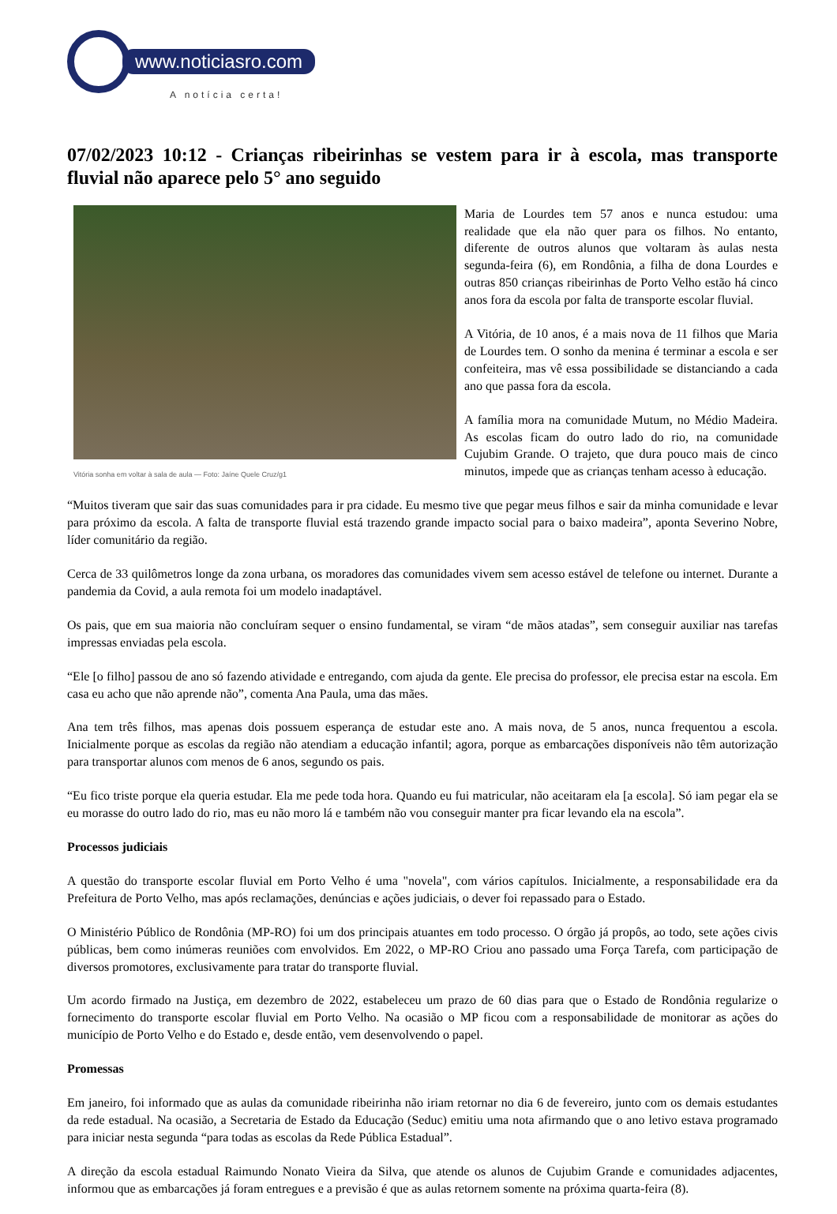www.noticiasro.com
A notícia certa!
07/02/2023 10:12 - Crianças ribeirinhas se vestem para ir à escola, mas transporte fluvial não aparece pelo 5° ano seguido
Vitória sonha em voltar à sala de aula — Foto: Jaíne Quele Cruz/g1
Maria de Lourdes tem 57 anos e nunca estudou: uma realidade que ela não quer para os filhos. No entanto, diferente de outros alunos que voltaram às aulas nesta segunda-feira (6), em Rondônia, a filha de dona Lourdes e outras 850 crianças ribeirinhas de Porto Velho estão há cinco anos fora da escola por falta de transporte escolar fluvial.
A Vitória, de 10 anos, é a mais nova de 11 filhos que Maria de Lourdes tem. O sonho da menina é terminar a escola e ser confeiteira, mas vê essa possibilidade se distanciando a cada ano que passa fora da escola.
A família mora na comunidade Mutum, no Médio Madeira. As escolas ficam do outro lado do rio, na comunidade Cujubim Grande. O trajeto, que dura pouco mais de cinco minutos, impede que as crianças tenham acesso à educação.
“Muitos tiveram que sair das suas comunidades para ir pra cidade. Eu mesmo tive que pegar meus filhos e sair da minha comunidade e levar para próximo da escola. A falta de transporte fluvial está trazendo grande impacto social para o baixo madeira”, aponta Severino Nobre, líder comunitário da região.
Cerca de 33 quilômetros longe da zona urbana, os moradores das comunidades vivem sem acesso estável de telefone ou internet. Durante a pandemia da Covid, a aula remota foi um modelo inadaptável.
Os pais, que em sua maioria não concluíram sequer o ensino fundamental, se viram “de mãos atadas”, sem conseguir auxiliar nas tarefas impressas enviadas pela escola.
“Ele [o filho] passou de ano só fazendo atividade e entregando, com ajuda da gente. Ele precisa do professor, ele precisa estar na escola. Em casa eu acho que não aprende não”, comenta Ana Paula, uma das mães.
Ana tem três filhos, mas apenas dois possuem esperança de estudar este ano. A mais nova, de 5 anos, nunca frequentou a escola. Inicialmente porque as escolas da região não atendiam a educação infantil; agora, porque as embarcações disponíveis não têm autorização para transportar alunos com menos de 6 anos, segundo os pais.
“Eu fico triste porque ela queria estudar. Ela me pede toda hora. Quando eu fui matricular, não aceitaram ela [a escola]. Só iam pegar ela se eu morasse do outro lado do rio, mas eu não moro lá e também não vou conseguir manter pra ficar levando ela na escola”.
Processos judiciais
A questão do transporte escolar fluvial em Porto Velho é uma "novela", com vários capítulos. Inicialmente, a responsabilidade era da Prefeitura de Porto Velho, mas após reclamações, denúncias e ações judiciais, o dever foi repassado para o Estado.
O Ministério Público de Rondônia (MP-RO) foi um dos principais atuantes em todo processo. O órgão já propôs, ao todo, sete ações civis públicas, bem como inúmeras reuniões com envolvidos. Em 2022, o MP-RO Criou ano passado uma Força Tarefa, com participação de diversos promotores, exclusivamente para tratar do transporte fluvial.
Um acordo firmado na Justiça, em dezembro de 2022, estabeleceu um prazo de 60 dias para que o Estado de Rondônia regularize o fornecimento do transporte escolar fluvial em Porto Velho. Na ocasião o MP ficou com a responsabilidade de monitorar as ações do município de Porto Velho e do Estado e, desde então, vem desenvolvendo o papel.
Promessas
Em janeiro, foi informado que as aulas da comunidade ribeirinha não iriam retornar no dia 6 de fevereiro, junto com os demais estudantes da rede estadual. Na ocasião, a Secretaria de Estado da Educação (Seduc) emitiu uma nota afirmando que o ano letivo estava programado para iniciar nesta segunda “para todas as escolas da Rede Pública Estadual”.
A direção da escola estadual Raimundo Nonato Vieira da Silva, que atende os alunos de Cujubim Grande e comunidades adjacentes, informou que as embarcações já foram entregues e a previsão é que as aulas retornem somente na próxima quarta-feira (8).